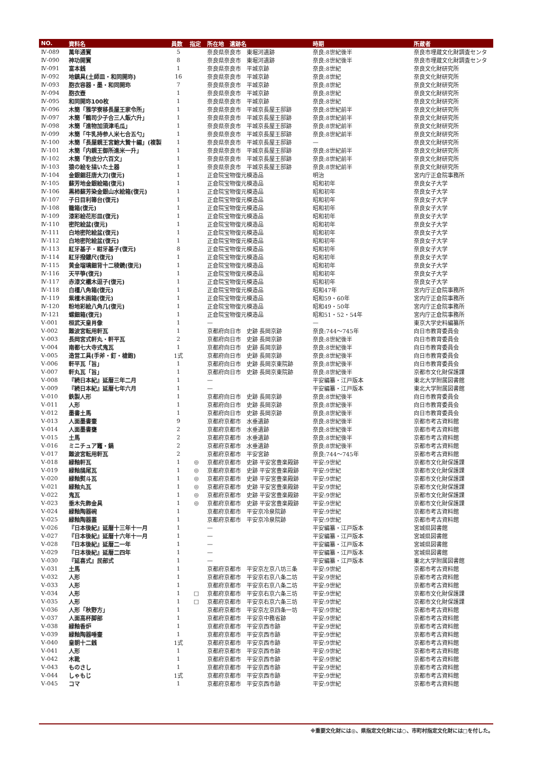| NO. | 資料名 | 員数 | 指定 | 所在地 遺跡名 | 時期 | 所蔵者 |
| --- | --- | --- | --- | --- | --- | --- |
| Ⅳ-089 | 萬年通寳 | 5 | | 奈良県奈良市 東堀河遺跡 | 奈良:8世紀後半 | 奈良市埋蔵文化財調査センタ |
| Ⅳ-090 | 神功開寳 | 8 | | 奈良県奈良市 東堀河遺跡 | 奈良:8世紀後半 | 奈良市埋蔵文化財調査センタ |
| Ⅳ-091 | 富本銭 | 1 | | 奈良県奈良市 平城京跡 | 奈良:8世紀 | 奈良文化財研究所 |
| Ⅳ-092 | 地鎮具(土師皿・和同開珎) | 16 | | 奈良県奈良市 平城京跡 | 奈良:8世紀 | 奈良文化財研究所 |
| Ⅳ-093 | 胞衣容器・墨・和同開珎 | 7 | | 奈良県奈良市 平城京跡 | 奈良:8世紀 | 奈良文化財研究所 |
| Ⅳ-094 | 胞衣壺 | 1 | | 奈良県奈良市 平城京跡 | 奈良:8世紀 | 奈良文化財研究所 |
| Ⅳ-095 | 和同開珎100枚 | 1 | | 奈良県奈良市 平城京跡 | 奈良:8世紀 | 奈良文化財研究所 |
| Ⅳ-096 | 木簡「雅学寮移長屋王家令所」 | 1 | | 奈良県奈良市 平城京長屋王邸跡 | 奈良:8世紀前半 | 奈良文化財研究所 |
| Ⅳ-097 | 木簡「鶴司少子合三人飯六升」 | 1 | | 奈良県奈良市 平城京長屋王邸跡 | 奈良:8世紀前半 | 奈良文化財研究所 |
| Ⅳ-098 | 木簡「進物加須津毛瓜」 | 1 | | 奈良県奈良市 平城京長屋王邸跡 | 奈良:8世紀前半 | 奈良文化財研究所 |
| Ⅳ-099 | 木簡「牛乳持参人米七合五勺」 | 1 | | 奈良県奈良市 平城京長屋王邸跡 | 奈良:8世紀前半 | 奈良文化財研究所 |
| Ⅳ-100 | 木簡「長屋親王宮鮑大贄十編」(複製 | 1 | | 奈良県奈良市 平城京長屋王邸跡 | — | 奈良文化財研究所 |
| Ⅳ-101 | 木簡「内親王御所進米一升」 | 1 | | 奈良県奈良市 平城京長屋王邸跡 | 奈良:8世紀前半 | 奈良文化財研究所 |
| Ⅳ-102 | 木簡「豹皮分六百文」 | 1 | | 奈良県奈良市 平城京長屋王邸跡 | 奈良:8世紀前半 | 奈良文化財研究所 |
| Ⅳ-103 | 猿の絵を描いた土器 | 1 | | 奈良県奈良市 平城京長屋王邸跡 | 奈良:8世紀前半 | 奈良文化財研究所 |
| Ⅳ-104 | 金銀鈿荘唐大刀(復元) | 1 | | 正倉院宝物復元模造品 | 明治 | 宮内庁正倉院事務所 |
| Ⅳ-105 | 蘇芳地金銀絵箱(復元) | 1 | | 正倉院宝物復元模造品 | 昭和初年 | 奈良女子大学 |
| Ⅳ-106 | 黒柿蘇芳染金銀山水絵箱(復元) | 1 | | 正倉院宝物復元模造品 | 昭和初年 | 奈良女子大学 |
| Ⅳ-107 | 子日目利箒台(復元) | 1 | | 正倉院宝物復元模造品 | 昭和初年 | 奈良女子大学 |
| Ⅳ-108 | 籠箱(復元) | 1 | | 正倉院宝物復元模造品 | 昭和初年 | 奈良女子大学 |
| Ⅳ-109 | 漆彩絵花形皿(復元) | 1 | | 正倉院宝物復元模造品 | 昭和初年 | 奈良女子大学 |
| Ⅳ-110 | 密陀絵盆(復元) | 1 | | 正倉院宝物復元模造品 | 昭和初年 | 奈良女子大学 |
| Ⅳ-111 | 白地密陀絵盆(復元) | 1 | | 正倉院宝物復元模造品 | 昭和初年 | 奈良女子大学 |
| Ⅳ-112 | 白地密陀絵盆(復元) | 1 | | 正倉院宝物復元模造品 | 昭和初年 | 奈良女子大学 |
| Ⅳ-113 | 紅牙基子・紺牙基子(復元) | 8 | | 正倉院宝物復元模造品 | 昭和初年 | 奈良女子大学 |
| Ⅳ-114 | 紅牙撥鏤尺(復元) | 1 | | 正倉院宝物復元模造品 | 昭和初年 | 奈良女子大学 |
| Ⅳ-115 | 黄金瑠璃鈿背十二稜鏡(復元) | 1 | | 正倉院宝物復元模造品 | 昭和初年 | 奈良女子大学 |
| Ⅳ-116 | 天平箏(復元) | 1 | | 正倉院宝物復元模造品 | 昭和初年 | 奈良女子大学 |
| Ⅳ-117 | 赤漆文欟木逗子(復元) | 1 | | 正倉院宝物復元模造品 | 昭和初年 | 奈良女子大学 |
| Ⅳ-118 | 白橿八角箱(復元) | 1 | | 正倉院宝物復元模造品 | 昭和47年 | 宮内庁正倉院事務所 |
| Ⅳ-119 | 紫檀木画箱(復元) | 1 | | 正倉院宝物復元模造品 | 昭和59・60年 | 宮内庁正倉院事務所 |
| Ⅳ-120 | 粉地彩絵八角几(復元) | 1 | | 正倉院宝物復元模造品 | 昭和49・50年 | 宮内庁正倉院事務所 |
| Ⅳ-121 | 螺鈿箱(復元) | 1 | | 正倉院宝物復元模造品 | 昭和51・52・54年 | 宮内庁正倉院事務所 |
| Ⅴ-001 | 桓武天皇肖像 | 1 | | — | — | 東京大学史料編纂所 |
| Ⅴ-002 | 難波宮転用軒瓦 | 1 | | 京都府向日市 史跡 長岡京跡 | 奈良:744〜745年 | 向日市教育委員会 |
| Ⅴ-003 | 長岡宮式軒丸・軒平瓦 | 2 | | 京都府向日市 史跡 長岡京跡 | 奈良:8世紀後半 | 向日市教育委員会 |
| Ⅴ-004 | 南都七大寺式鬼瓦 | 1 | | 京都府向日市 史跡 長岡京跡 | 奈良:8世紀後半 | 向日市教育委員会 |
| Ⅴ-005 | 造営工具(手斧・釘・槍鉋) | 1式 | | 京都府向日市 史跡 長岡京跡 | 奈良:8世紀後半 | 向日市教育委員会 |
| Ⅴ-006 | 軒平瓦「旨」 | 1 | | 京都府向日市 史跡 長岡京東院跡 | 奈良:8世紀後半 | 向日市教育委員会 |
| Ⅴ-007 | 軒丸瓦「旨」 | 1 | | 京都府向日市 史跡 長岡京東院跡 | 奈良:8世紀後半 | 京都市文化財保護課 |
| Ⅴ-008 | 『続日本紀』延暦三年二月 | 1 | | — | 平安編纂・江戸版本 | 東北大学附属図書館 |
| Ⅴ-009 | 『続日本紀』延暦七年六月 | 1 | | — | 平安編纂・江戸版本 | 東北大学附属図書館 |
| Ⅴ-010 | 鉄製人形 | 1 | | 京都府向日市 史跡 長岡京跡 | 奈良:8世紀後半 | 向日市教育委員会 |
| Ⅴ-011 | 人形 | 1 | | 京都府向日市 史跡 長岡京跡 | 奈良:8世紀後半 | 向日市教育委員会 |
| Ⅴ-012 | 墨書土馬 | 1 | | 京都府向日市 史跡 長岡京跡 | 奈良:8世紀後半 | 向日市教育委員会 |
| Ⅴ-013 | 人面墨書壷 | 9 | | 京都府京都市 水垂遺跡 | 奈良:8世紀後半 | 京都市考古資料館 |
| Ⅴ-014 | 人面墨書甕 | 2 | | 京都府京都市 水垂遺跡 | 奈良:8世紀後半 | 京都市考古資料館 |
| Ⅴ-015 | 土馬 | 2 | | 京都府京都市 水垂遺跡 | 奈良:8世紀後半 | 京都市考古資料館 |
| Ⅴ-016 | ミニチュア竈・鍋 | 2 | | 京都府京都市 水垂遺跡 | 奈良:8世紀後半 | 京都市考古資料館 |
| Ⅴ-017 | 難波宮転用軒瓦 | 2 | | 京都府京都市 平安宮跡 | 奈良:744〜745年 | 京都市考古資料館 |
| Ⅴ-018 | 緑釉軒瓦 | 1 | ◎ | 京都府京都市 史跡 平安宮豊楽殿跡 | 平安:9世紀 | 京都市文化財保護課 |
| Ⅴ-019 | 緑釉鴟尾瓦 | 1 | ◎ | 京都府京都市 史跡 平安宮豊楽殿跡 | 平安:9世紀 | 京都市文化財保護課 |
| Ⅴ-020 | 緑釉熨斗瓦 | 1 | ◎ | 京都府京都市 史跡 平安宮豊楽殿跡 | 平安:9世紀 | 京都市文化財保護課 |
| Ⅴ-021 | 緑釉丸瓦 | 1 | ◎ | 京都府京都市 史跡 平安宮豊楽殿跡 | 平安:9世紀 | 京都市文化財保護課 |
| Ⅴ-022 | 鬼瓦 | 1 | ◎ | 京都府京都市 史跡 平安宮豊楽殿跡 | 平安:9世紀 | 京都市文化財保護課 |
| Ⅴ-023 | 垂木先飾金具 | 1 | ◎ | 京都府京都市 史跡 平安宮豊楽殿跡 | 平安:9世紀 | 京都市文化財保護課 |
| Ⅴ-024 | 緑釉陶器碗 | 1 | | 京都府京都市 平安京冷泉院跡 | 平安:9世紀 | 京都市考古資料館 |
| Ⅴ-025 | 緑釉陶器蓋 | 1 | | 京都府京都市 平安京冷泉院跡 | 平安:9世紀 | 京都市考古資料館 |
| Ⅴ-026 | 『日本後紀』延暦十三年十一月 | 1 | | — | 平安編纂・江戸版本 | 宮城県図書館 |
| Ⅴ-027 | 『日本後紀』延暦十六年十一月 | 1 | | — | 平安編纂・江戸版本 | 宮城県図書館 |
| Ⅴ-028 | 『日本後紀』延暦二一年 | 1 | | — | 平安編纂・江戸版本 | 宮城県図書館 |
| Ⅴ-029 | 『日本後紀』延暦二四年 | 1 | | — | 平安編纂・江戸版本 | 宮城県図書館 |
| Ⅴ-030 | 『延喜式』民部式 | 1 | | — | 平安編纂・江戸版本 | 東北大学附属図書館 |
| Ⅴ-031 | 土馬 | 1 | | 京都府京都市 平安京左京八坊三条 | 平安:9世紀 | 京都市考古資料館 |
| Ⅴ-032 | 人形 | 1 | | 京都府京都市 平安京右京八条二坊 | 平安:9世紀 | 京都市考古資料館 |
| Ⅴ-033 | 人形 | 1 | | 京都府京都市 平安京右京八条二坊 | 平安:9世紀 | 京都市考古資料館 |
| Ⅴ-034 | 人形 | 1 | □ | 京都府京都市 平安京右京六条三坊 | 平安:9世紀 | 京都市文化財保護課 |
| Ⅴ-035 | 人形 | 1 | □ | 京都府京都市 平安京右京六条三坊 | 平安:9世紀 | 京都市文化財保護課 |
| Ⅴ-036 | 人形「秋野方」 | 1 | | 京都府京都市 平安京左京四条一坊 | 平安:9世紀 | 京都市考古資料館 |
| Ⅴ-037 | 人面高杯脚部 | 1 | | 京都府京都市 平安京中務省跡 | 平安:9世紀 | 京都市考古資料館 |
| Ⅴ-038 | 緑釉香炉 | 1 | | 京都府京都市 平安京西市跡 | 平安:9世紀 | 京都市考古資料館 |
| Ⅴ-039 | 緑釉陶器唾壷 | 1 | | 京都府京都市 平安京西市跡 | 平安:9世紀 | 京都市考古資料館 |
| Ⅴ-040 | 皇朝十二銭 | 1式 | | 京都府京都市 平安京西市跡 | 平安:9世紀 | 京都市考古資料館 |
| Ⅴ-041 | 人形 | 1 | | 京都府京都市 平安京西市跡 | 平安:9世紀 | 京都市考古資料館 |
| Ⅴ-042 | 木靴 | 1 | | 京都府京都市 平安京西市跡 | 平安:9世紀 | 京都市考古資料館 |
| Ⅴ-043 | ものさし | 1 | | 京都府京都市 平安京西市跡 | 平安:9世紀 | 京都市考古資料館 |
| Ⅴ-044 | しゃもじ | 1式 | | 京都府京都市 平安京西市跡 | 平安:9世紀 | 京都市考古資料館 |
| Ⅴ-045 | コマ | 1 | | 京都府京都市 平安京西市跡 | 平安:9世紀 | 京都市考古資料館 |
※重要文化財には◎、県指定文化財には○、市町村指定文化財には□を付した。